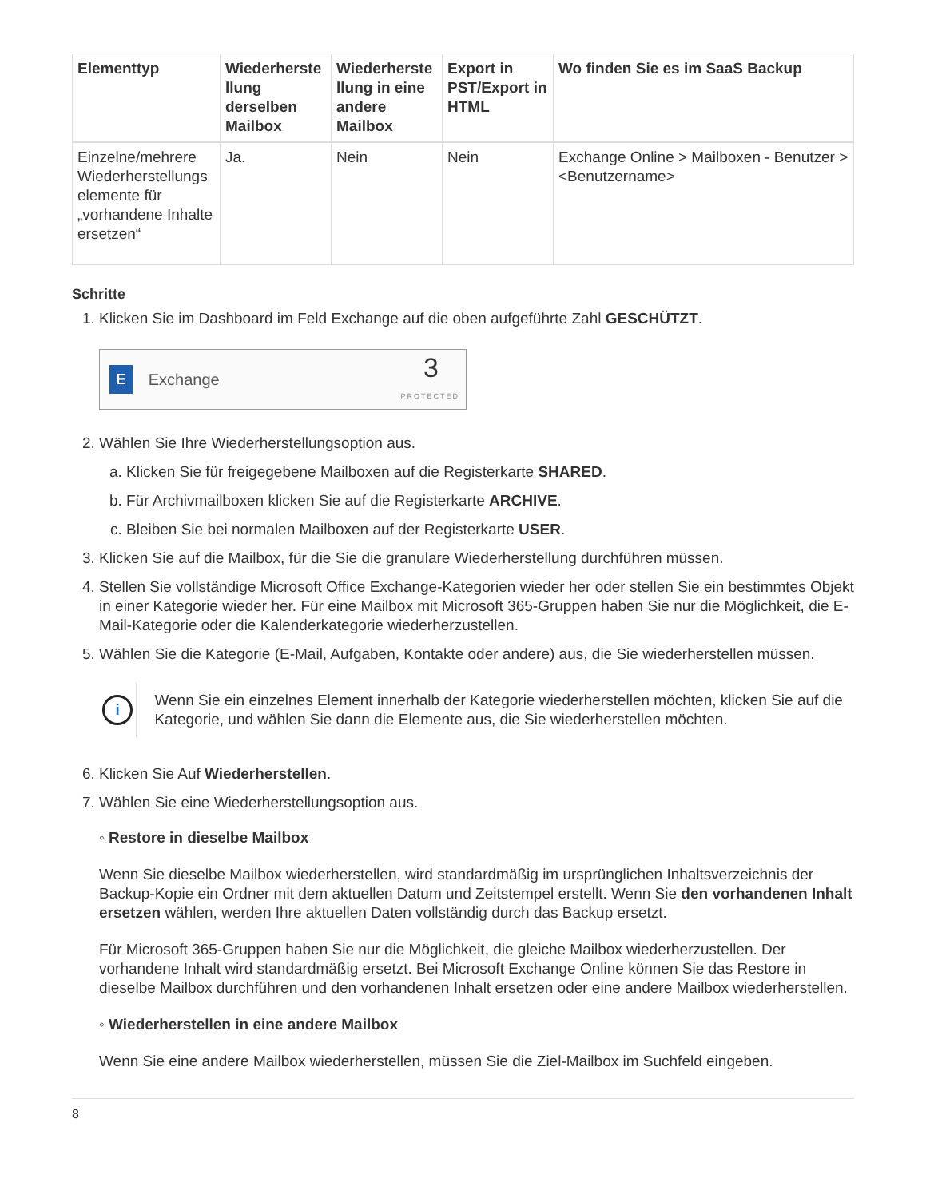| Elementtyp | Wiederherste llung derselben Mailbox | Wiederherste llung in eine andere Mailbox | Export in PST/Export in HTML | Wo finden Sie es im SaaS Backup |
| --- | --- | --- | --- | --- |
| Einzelne/mehrere Wiederherstellungs elemente für „vorhandene Inhalte ersetzen“ | Ja. | Nein | Nein | Exchange Online > Mailboxen - Benutzer > <Benutzername> |
Schritte
1. Klicken Sie im Dashboard im Feld Exchange auf die oben aufgeführte Zahl GESCHÜTZT.
E Exchange 3
PROTECTED
2. Wählen Sie Ihre Wiederherstellungsoption aus.
a. Klicken Sie für freigegebene Mailboxen auf die Registerkarte SHARED.
b. Für Archivmailboxen klicken Sie auf die Registerkarte ARCHIVE.
c. Bleiben Sie bei normalen Mailboxen auf der Registerkarte USER.
3. Klicken Sie auf die Mailbox, für die Sie die granulare Wiederherstellung durchführen müssen.
4. Stellen Sie vollständige Microsoft Office Exchange-Kategorien wieder her oder stellen Sie ein bestimmtes Objekt in einer Kategorie wieder her. Für eine Mailbox mit Microsoft 365-Gruppen haben Sie nur die Möglichkeit, die E-Mail-Kategorie oder die Kalenderkategorie wiederherzustellen.
5. Wählen Sie die Kategorie (E-Mail, Aufgaben, Kontakte oder andere) aus, die Sie wiederherstellen müssen.
i
Wenn Sie ein einzelnes Element innerhalb der Kategorie wiederherstellen möchten, klicken Sie auf die Kategorie, und wählen Sie dann die Elemente aus, die Sie wiederherstellen möchten.
6. Klicken Sie Auf Wiederherstellen.
7. Wählen Sie eine Wiederherstellungsoption aus.
◦ Restore in dieselbe Mailbox
Wenn Sie dieselbe Mailbox wiederherstellen, wird standardmäßig im ursprünglichen Inhaltsverzeichnis der Backup-Kopie ein Ordner mit dem aktuellen Datum und Zeitstempel erstellt. Wenn Sie den vorhandenen Inhalt ersetzen wählen, werden Ihre aktuellen Daten vollständig durch das Backup ersetzt.
Für Microsoft 365-Gruppen haben Sie nur die Möglichkeit, die gleiche Mailbox wiederherzustellen. Der vorhandene Inhalt wird standardmäßig ersetzt. Bei Microsoft Exchange Online können Sie das Restore in dieselbe Mailbox durchführen und den vorhandenen Inhalt ersetzen oder eine andere Mailbox wiederherstellen.
◦ Wiederherstellen in eine andere Mailbox
Wenn Sie eine andere Mailbox wiederherstellen, müssen Sie die Ziel-Mailbox im Suchfeld eingeben.
8